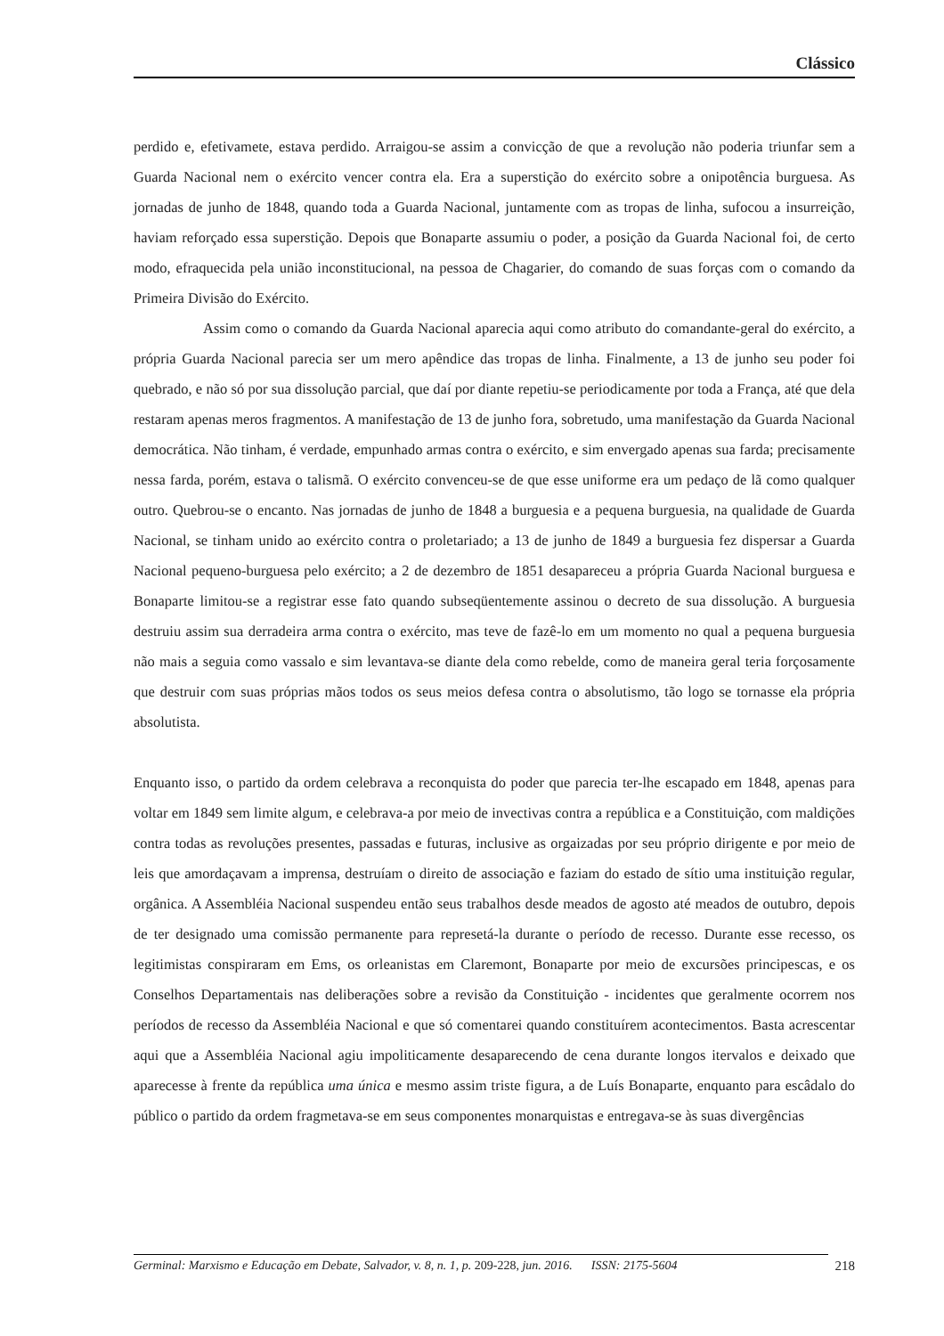Clássico
perdido e, efetivamete, estava perdido. Arraigou-se assim a convicção de que a revolução não poderia triunfar sem a Guarda Nacional nem o exército vencer contra ela. Era a superstição do exército sobre a onipotência burguesa. As jornadas de junho de 1848, quando toda a Guarda Nacional, juntamente com as tropas de linha, sufocou a insurreição, haviam reforçado essa superstição. Depois que Bonaparte assumiu o poder, a posição da Guarda Nacional foi, de certo modo, efraquecida pela união inconstitucional, na pessoa de Chagarier, do comando de suas forças com o comando da Primeira Divisão do Exército.
Assim como o comando da Guarda Nacional aparecia aqui como atributo do comandante-geral do exército, a própria Guarda Nacional parecia ser um mero apêndice das tropas de linha. Finalmente, a 13 de junho seu poder foi quebrado, e não só por sua dissolução parcial, que daí por diante repetiu-se periodicamente por toda a França, até que dela restaram apenas meros fragmentos. A manifestação de 13 de junho fora, sobretudo, uma manifestação da Guarda Nacional democrática. Não tinham, é verdade, empunhado armas contra o exército, e sim envergado apenas sua farda; precisamente nessa farda, porém, estava o talismã. O exército convenceu-se de que esse uniforme era um pedaço de lã como qualquer outro. Quebrou-se o encanto. Nas jornadas de junho de 1848 a burguesia e a pequena burguesia, na qualidade de Guarda Nacional, se tinham unido ao exército contra o proletariado; a 13 de junho de 1849 a burguesia fez dispersar a Guarda Nacional pequeno-burguesa pelo exército; a 2 de dezembro de 1851 desapareceu a própria Guarda Nacional burguesa e Bonaparte limitou-se a registrar esse fato quando subseqüentemente assinou o decreto de sua dissolução. A burguesia destruiu assim sua derradeira arma contra o exército, mas teve de fazê-lo em um momento no qual a pequena burguesia não mais a seguia como vassalo e sim levantava-se diante dela como rebelde, como de maneira geral teria forçosamente que destruir com suas próprias mãos todos os seus meios defesa contra o absolutismo, tão logo se tornasse ela própria absolutista.
Enquanto isso, o partido da ordem celebrava a reconquista do poder que parecia ter-lhe escapado em 1848, apenas para voltar em 1849 sem limite algum, e celebrava-a por meio de invectivas contra a república e a Constituição, com maldições contra todas as revoluções presentes, passadas e futuras, inclusive as orgaizadas por seu próprio dirigente e por meio de leis que amordaçavam a imprensa, destruíam o direito de associação e faziam do estado de sítio uma instituição regular, orgânica. A Assembléia Nacional suspendeu então seus trabalhos desde meados de agosto até meados de outubro, depois de ter designado uma comissão permanente para represetá-la durante o período de recesso. Durante esse recesso, os legitimistas conspiraram em Ems, os orleanistas em Claremont, Bonaparte por meio de excursões principescas, e os Conselhos Departamentais nas deliberações sobre a revisão da Constituição - incidentes que geralmente ocorrem nos períodos de recesso da Assembléia Nacional e que só comentarei quando constituírem acontecimentos. Basta acrescentar aqui que a Assembléia Nacional agiu impoliticamente desaparecendo de cena durante longos itervalos e deixado que aparecesse à frente da república uma única e mesmo assim triste figura, a de Luís Bonaparte, enquanto para escâdalo do público o partido da ordem fragmetava-se em seus componentes monarquistas e entregava-se às suas divergências
Germinal: Marxismo e Educação em Debate, Salvador, v. 8, n. 1, p. 209-228, jun. 2016. ISSN: 2175-5604 218